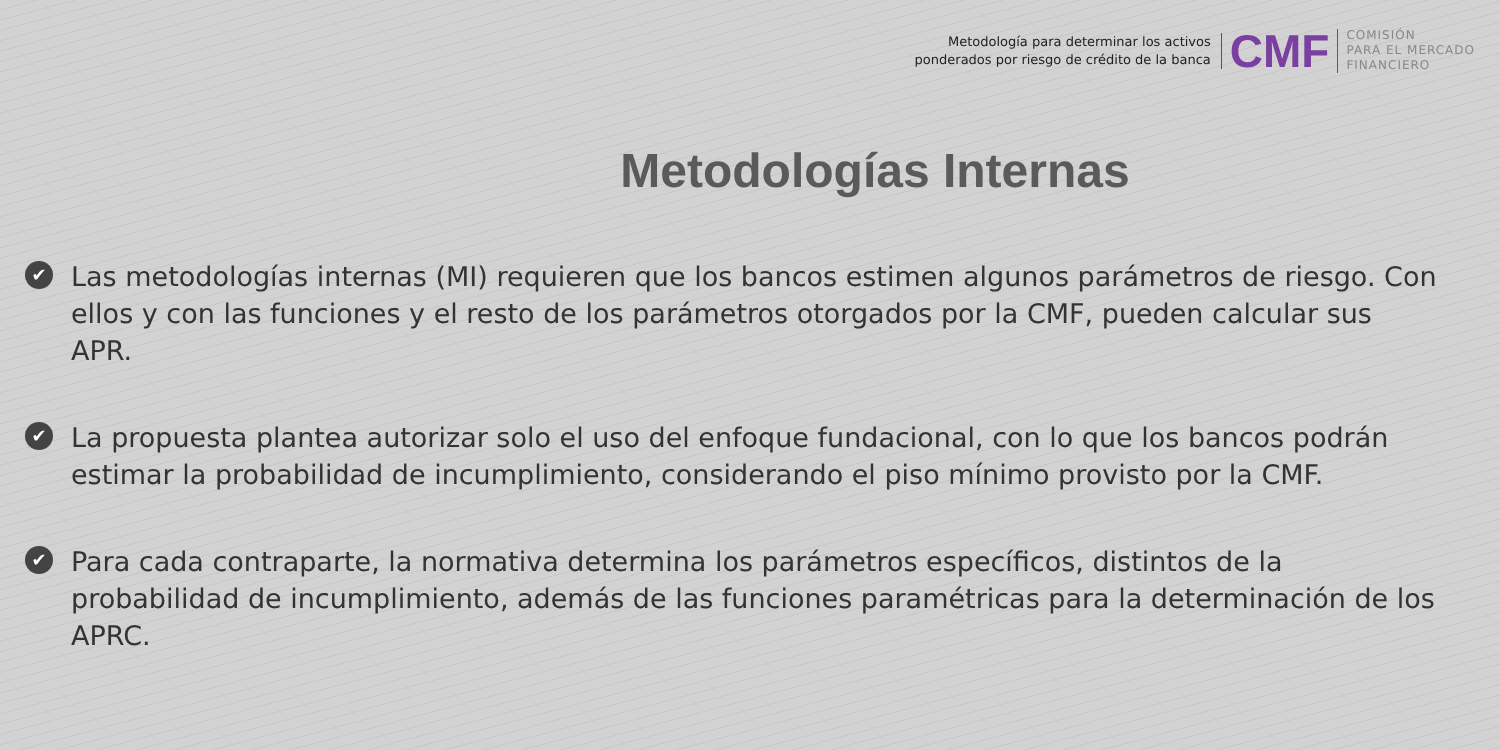Metodología para determinar los activos
ponderados por riesgo de crédito de la banca
CMF
COMISIÓN
PARA EL MERCADO
FINANCIERO
Metodologías Internas
✔ Las metodologías internas (MI) requieren que los bancos estimen algunos parámetros de riesgo. Con ellos y con las funciones y el resto de los parámetros otorgados por la CMF, pueden calcular sus APR.
✔ La propuesta plantea autorizar solo el uso del enfoque fundacional, con lo que los bancos podrán estimar la probabilidad de incumplimiento, considerando el piso mínimo provisto por la CMF.
✔ Para cada contraparte, la normativa determina los parámetros específicos, distintos de la probabilidad de incumplimiento, además de las funciones paramétricas para la determinación de los APRC.